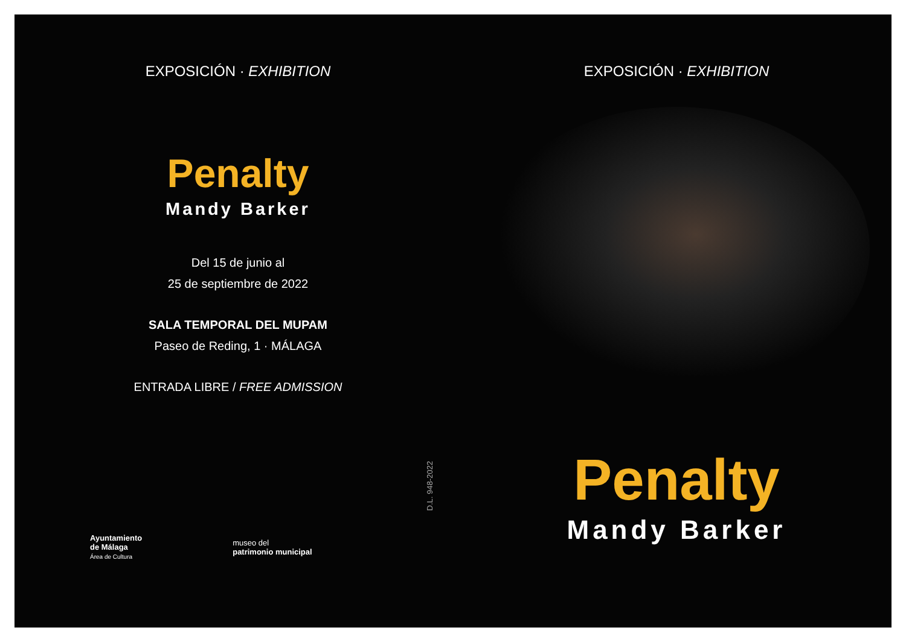EXPOSICIÓN · EXHIBITION
Penalty
Mandy Barker
Del 15 de junio al
25 de septiembre de 2022
SALA TEMPORAL DEL MUPAM
Paseo de Reding, 1 · MÁLAGA
ENTRADA LIBRE / FREE ADMISSION
Ayuntamiento
de Málaga
Área de Cultura
museo del
patrimonio municipal
D.L. 948-2022
EXPOSICIÓN · EXHIBITION
Penalty
Mandy Barker